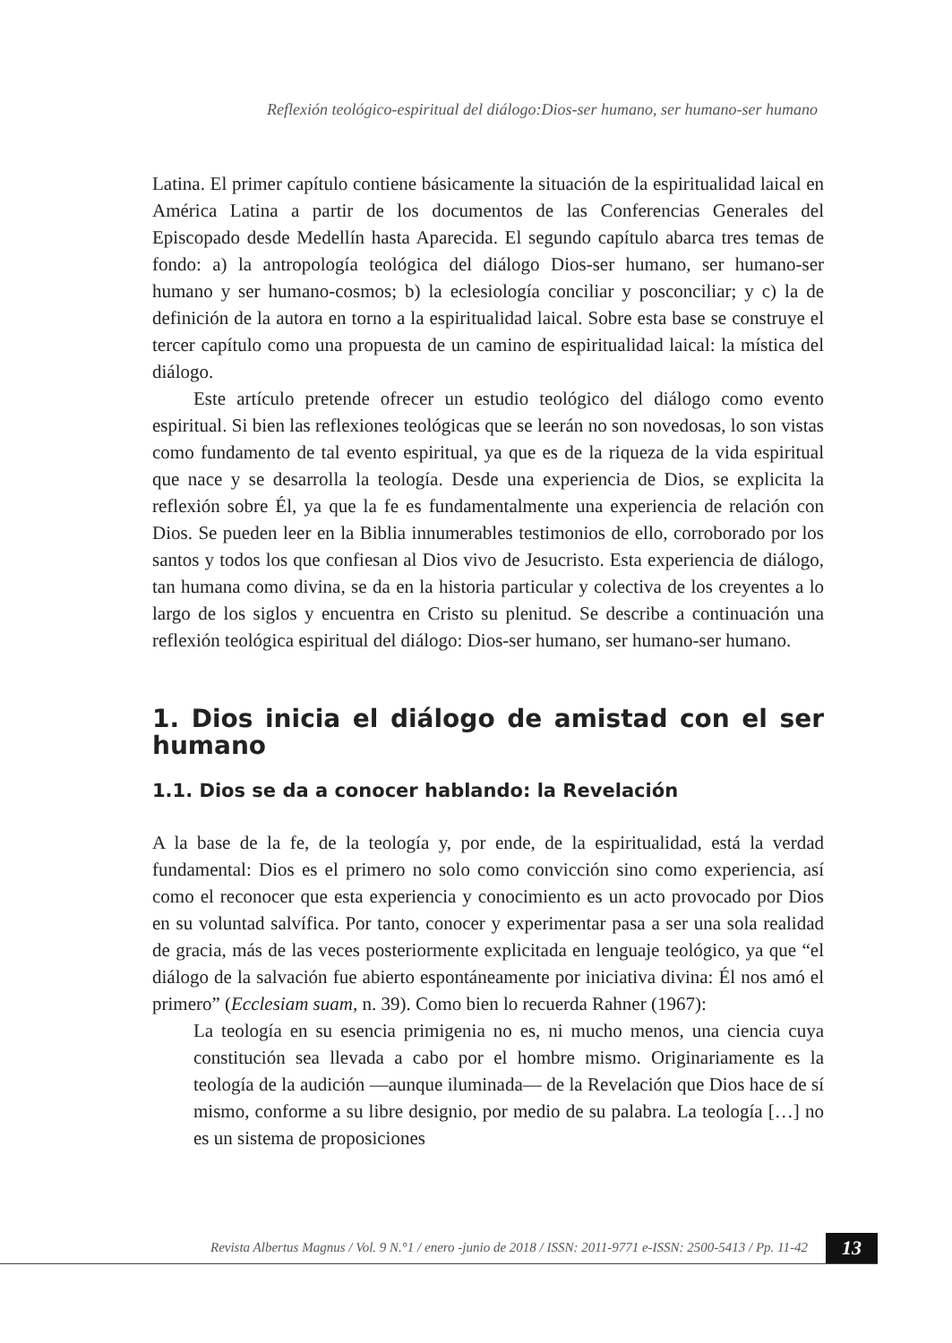Reflexión teológico-espiritual del diálogo:Dios-ser humano, ser humano-ser humano
Latina. El primer capítulo contiene básicamente la situación de la espiritualidad laical en América Latina a partir de los documentos de las Conferencias Generales del Episcopado desde Medellín hasta Aparecida. El segundo capítulo abarca tres temas de fondo: a) la antropología teológica del diálogo Dios-ser humano, ser humano-ser humano y ser humano-cosmos; b) la eclesiología conciliar y posconciliar; y c) la de definición de la autora en torno a la espiritualidad laical. Sobre esta base se construye el tercer capítulo como una propuesta de un camino de espiritualidad laical: la mística del diálogo.
Este artículo pretende ofrecer un estudio teológico del diálogo como evento espiritual. Si bien las reflexiones teológicas que se leerán no son novedosas, lo son vistas como fundamento de tal evento espiritual, ya que es de la riqueza de la vida espiritual que nace y se desarrolla la teología. Desde una experiencia de Dios, se explicita la reflexión sobre Él, ya que la fe es fundamentalmente una experiencia de relación con Dios. Se pueden leer en la Biblia innumerables testimonios de ello, corroborado por los santos y todos los que confiesan al Dios vivo de Jesucristo. Esta experiencia de diálogo, tan humana como divina, se da en la historia particular y colectiva de los creyentes a lo largo de los siglos y encuentra en Cristo su plenitud. Se describe a continuación una reflexión teológica espiritual del diálogo: Dios-ser humano, ser humano-ser humano.
1. Dios inicia el diálogo de amistad con el ser humano
1.1. Dios se da a conocer hablando: la Revelación
A la base de la fe, de la teología y, por ende, de la espiritualidad, está la verdad fundamental: Dios es el primero no solo como convicción sino como experiencia, así como el reconocer que esta experiencia y conocimiento es un acto provocado por Dios en su voluntad salvífica. Por tanto, conocer y experimentar pasa a ser una sola realidad de gracia, más de las veces posteriormente explicitada en lenguaje teológico, ya que “el diálogo de la salvación fue abierto espontáneamente por iniciativa divina: Él nos amó el primero” (Ecclesiam suam, n. 39). Como bien lo recuerda Rahner (1967):
La teología en su esencia primigenia no es, ni mucho menos, una ciencia cuya constitución sea llevada a cabo por el hombre mismo. Originariamente es la teología de la audición —aunque iluminada— de la Revelación que Dios hace de sí mismo, conforme a su libre designio, por medio de su palabra. La teología […] no es un sistema de proposiciones
Revista Albertus Magnus / Vol. 9 N.°1 / enero -junio de 2018 / ISSN: 2011-9771 e-ISSN: 2500-5413 / Pp. 11-42 13